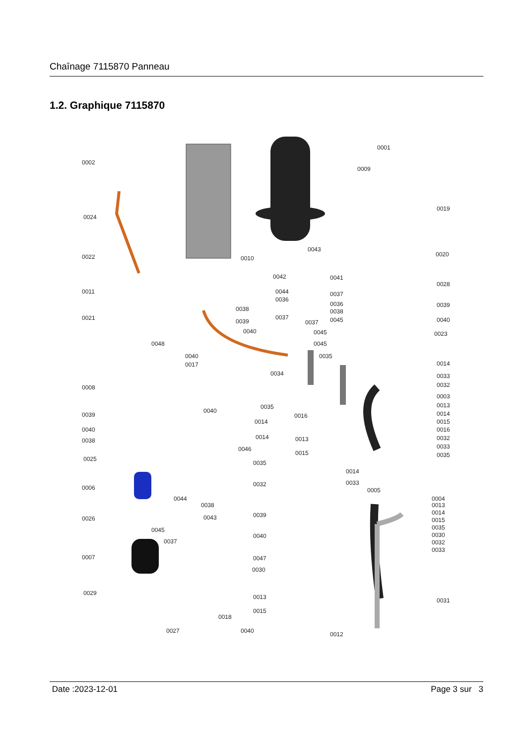Chaînage 7115870 Panneau
1.2. Graphique 7115870
0001
0002
0009
0019
0024
0043
0022 0010
0020
0042 0041
0028
0011 0044
0036
0037
0036 0039
0038 0038
0021 0037
0037 0039 0045 0040
0040 0045 0023
0048 0045
0040
0017
0035
0014
0034 0033
0032 0008
0003
0013
0014
0015
0016
0032
0033
0035
0035
0039
0040
0016
0014
0040
0038 0014 0013
0046
0015
0025
0035
0014
0033 0032 0006 0005
0044 0004
0013 0038
0014 0039 0026 0043 0015
0045 0035
0030
0037 0032
0033
0040
0007 0047
0030
0029
0013 0031
0015
0018
0027 0040 0012
Date :2023-12-01 Page 3 sur 3